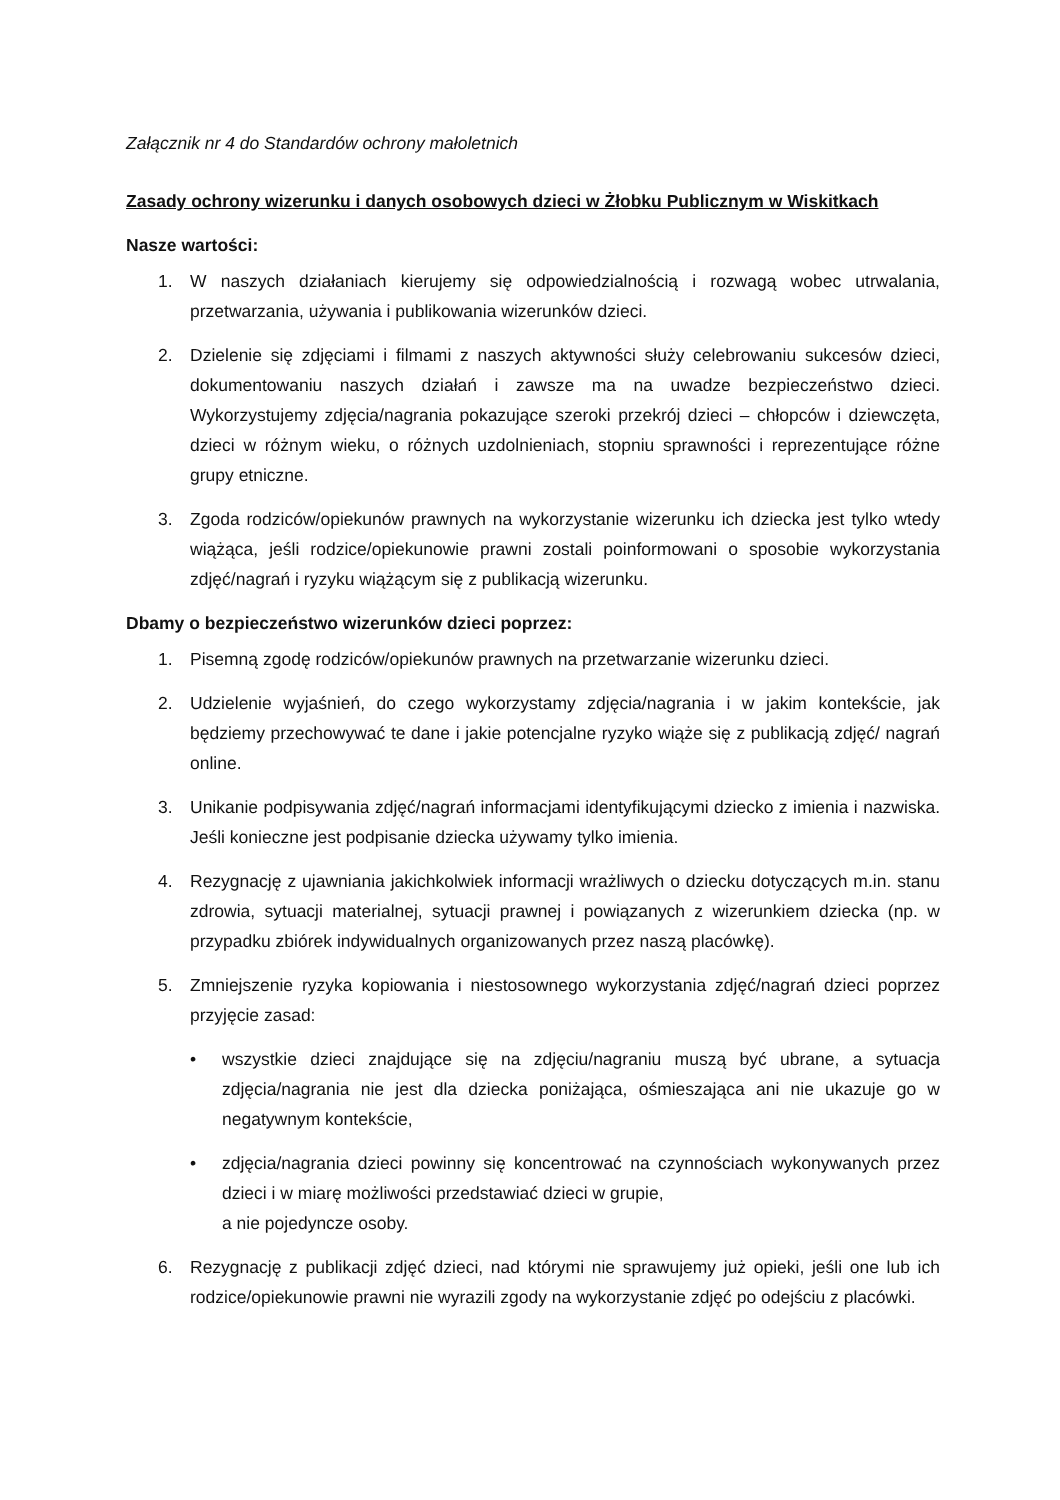Załącznik nr 4 do Standardów ochrony małoletnich
Zasady ochrony wizerunku i danych osobowych dzieci w Żłobku Publicznym w Wiskitkach
Nasze wartości:
1. W naszych działaniach kierujemy się odpowiedzialnością i rozwagą wobec utrwalania, przetwarzania, używania i publikowania wizerunków dzieci.
2. Dzielenie się zdjęciami i filmami z naszych aktywności służy celebrowaniu sukcesów dzieci, dokumentowaniu naszych działań i zawsze ma na uwadze bezpieczeństwo dzieci. Wykorzystujemy zdjęcia/nagrania pokazujące szeroki przekrój dzieci – chłopców i dziewczęta, dzieci w różnym wieku, o różnych uzdolnieniach, stopniu sprawności i reprezentujące różne grupy etniczne.
3. Zgoda rodziców/opiekunów prawnych na wykorzystanie wizerunku ich dziecka jest tylko wtedy wiążąca, jeśli rodzice/opiekunowie prawni zostali poinformowani o sposobie wykorzystania zdjęć/nagrań i ryzyku wiążącym się z publikacją wizerunku.
Dbamy o bezpieczeństwo wizerunków dzieci poprzez:
1. Pisemną zgodę rodziców/opiekunów prawnych na przetwarzanie wizerunku dzieci.
2. Udzielenie wyjaśnień, do czego wykorzystamy zdjęcia/nagrania i w jakim kontekście, jak będziemy przechowywać te dane i jakie potencjalne ryzyko wiąże się z publikacją zdjęć/ nagrań online.
3. Unikanie podpisywania zdjęć/nagrań informacjami identyfikującymi dziecko z imienia i nazwiska. Jeśli konieczne jest podpisanie dziecka używamy tylko imienia.
4. Rezygnację z ujawniania jakichkolwiek informacji wrażliwych o dziecku dotyczących m.in. stanu zdrowia, sytuacji materialnej, sytuacji prawnej i powiązanych z wizerunkiem dziecka (np. w przypadku zbiórek indywidualnych organizowanych przez naszą placówkę).
5. Zmniejszenie ryzyka kopiowania i niestosownego wykorzystania zdjęć/nagrań dzieci poprzez przyjęcie zasad:
• wszystkie dzieci znajdujące się na zdjęciu/nagraniu muszą być ubrane, a sytuacja zdjęcia/nagrania nie jest dla dziecka poniżająca, ośmieszająca ani nie ukazuje go w negatywnym kontekście,
• zdjęcia/nagrania dzieci powinny się koncentrować na czynnościach wykonywanych przez dzieci i w miarę możliwości przedstawiać dzieci w grupie,
a nie pojedyncze osoby.
6. Rezygnację z publikacji zdjęć dzieci, nad którymi nie sprawujemy już opieki, jeśli one lub ich rodzice/opiekunowie prawni nie wyrazili zgody na wykorzystanie zdjęć po odejściu z placówki.